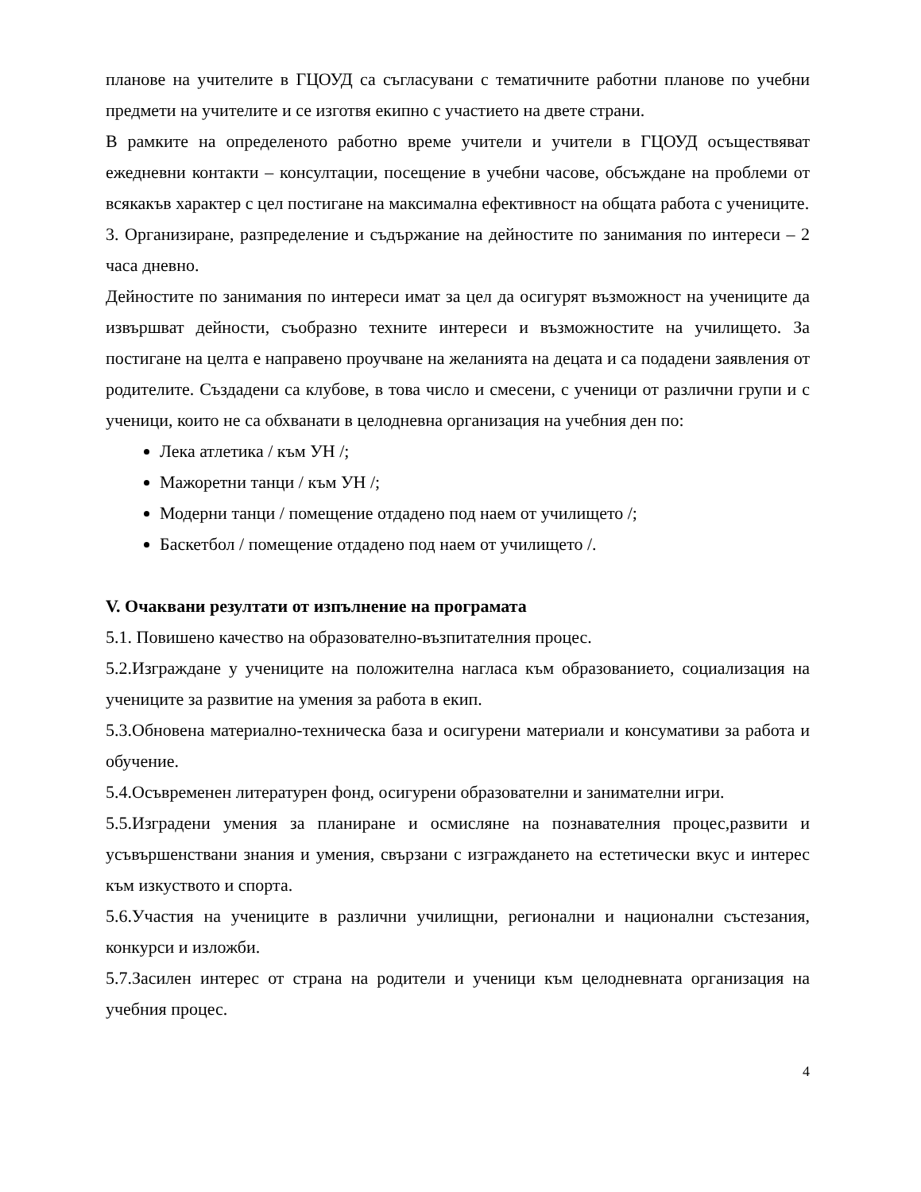планове на учителите в ГЦОУД са съгласувани с тематичните работни планове по учебни предмети на учителите и се изготвя екипно с участието на двете страни.
В рамките на определеното работно време учители и учители в ГЦОУД осъществяват ежедневни контакти – консултации, посещение в учебни часове, обсъждане на проблеми от всякакъв характер с цел постигане на максимална ефективност на общата работа с учениците.
3. Организиране, разпределение и съдържание на дейностите по занимания по интереси – 2 часа дневно.
Дейностите по занимания по интереси имат за цел да осигурят възможност на учениците да извършват дейности, съобразно техните интереси и възможностите на училището. За постигане на целта е направено проучване на желанията на децата и са подадени заявления от родителите. Създадени са клубове, в това число и смесени, с ученици от различни групи и с ученици, които не са обхванати в целодневна организация на учебния ден по:
Лека атлетика / към УН /;
Мажоретни танци / към УН /;
Модерни танци / помещение отдадено под наем от училището /;
Баскетбол / помещение отдадено под наем от училището /.
V. Очаквани резултати от изпълнение на програмата
5.1. Повишено качество на образователно-възпитателния процес.
5.2.Изграждане у учениците на положителна нагласа към образованието, социализация на учениците за развитие на умения за работа в екип.
5.3.Обновена материално-техническа база и осигурени материали и консумативи за работа и обучение.
5.4.Осъвременен литературен фонд, осигурени образователни и занимателни игри.
5.5.Изградени умения за планиране и осмисляне на познавателния процес,развити и усъвършенствани знания и умения, свързани с изграждането на естетически вкус и интерес към изкуството и спорта.
5.6.Участия на учениците в различни училищни, регионални и национални състезания, конкурси и изложби.
5.7.Засилен интерес от страна на родители и ученици към целодневната организация на учебния процес.
4